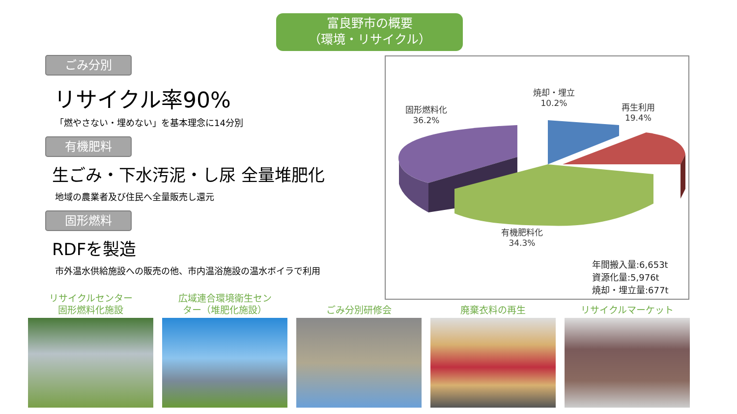富良野市の概要
（環境・リサイクル）
ごみ分別
リサイクル率90%
「燃やさない・埋めない」を基本理念に14分別
有機肥料
生ごみ・下水汚泥・し尿 全量堆肥化
地域の農業者及び住民へ全量販売し還元
固形燃料
RDFを製造
市外温水供給施設への販売の他、市内温浴施設の温水ボイラで利用
固形燃料化
36.2%
焼却・埋立
10.2%
再生利用
19.4%
有機肥料化
34.3%
年間搬入量:6,653t
資源化量:5,976t
焼却・埋立量:677t
リサイクルセンター
固形燃料化施設
広域連合環境衛生セン
ター（堆肥化施設）
ごみ分別研修会 廃棄衣料の再生 リサイクルマーケット